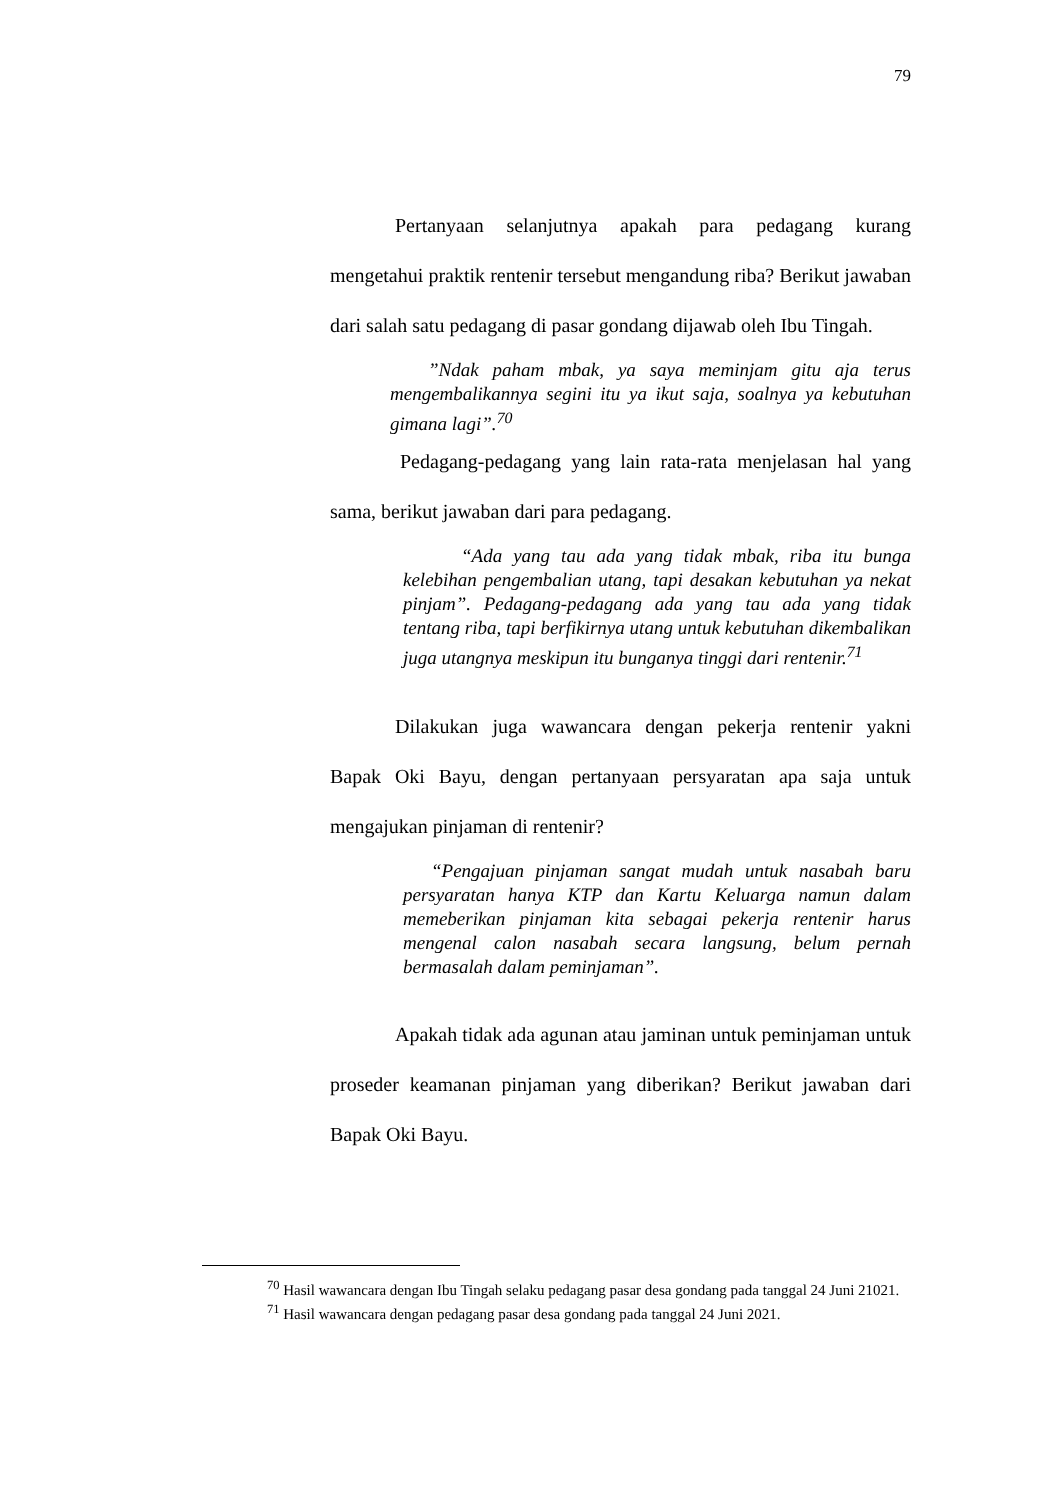79
Pertanyaan selanjutnya apakah para pedagang kurang mengetahui praktik rentenir tersebut mengandung riba? Berikut jawaban dari salah satu pedagang di pasar gondang dijawab oleh Ibu Tingah.
”Ndak paham mbak, ya saya meminjam gitu aja terus mengembalikannya segini itu ya ikut saja, soalnya ya kebutuhan gimana lagi”.<sup>70</sup>
Pedagang-pedagang yang lain rata-rata menjelasan hal yang sama, berikut jawaban dari para pedagang.
“Ada yang tau ada yang tidak mbak, riba itu bunga kelebihan pengembalian utang, tapi desakan kebutuhan ya nekat pinjam”. Pedagang-pedagang ada yang tau ada yang tidak tentang riba, tapi berfikirnya utang untuk kebutuhan dikembalikan juga utangnya meskipun itu bunganya tinggi dari rentenir.<sup>71</sup>
Dilakukan juga wawancara dengan pekerja rentenir yakni Bapak Oki Bayu, dengan pertanyaan persyaratan apa saja untuk mengajukan pinjaman di rentenir?
“Pengajuan pinjaman sangat mudah untuk nasabah baru persyaratan hanya KTP dan Kartu Keluarga namun dalam memeberikan pinjaman kita sebagai pekerja rentenir harus mengenal calon nasabah secara langsung, belum pernah bermasalah dalam peminjaman”.
Apakah tidak ada agunan atau jaminan untuk peminjaman untuk proseder keamanan pinjaman yang diberikan? Berikut jawaban dari Bapak Oki Bayu.
<sup>70</sup> Hasil wawancara dengan Ibu Tingah selaku pedagang pasar desa gondang pada tanggal 24 Juni 21021.
<sup>71</sup> Hasil wawancara dengan pedagang pasar desa gondang pada tanggal 24 Juni 2021.